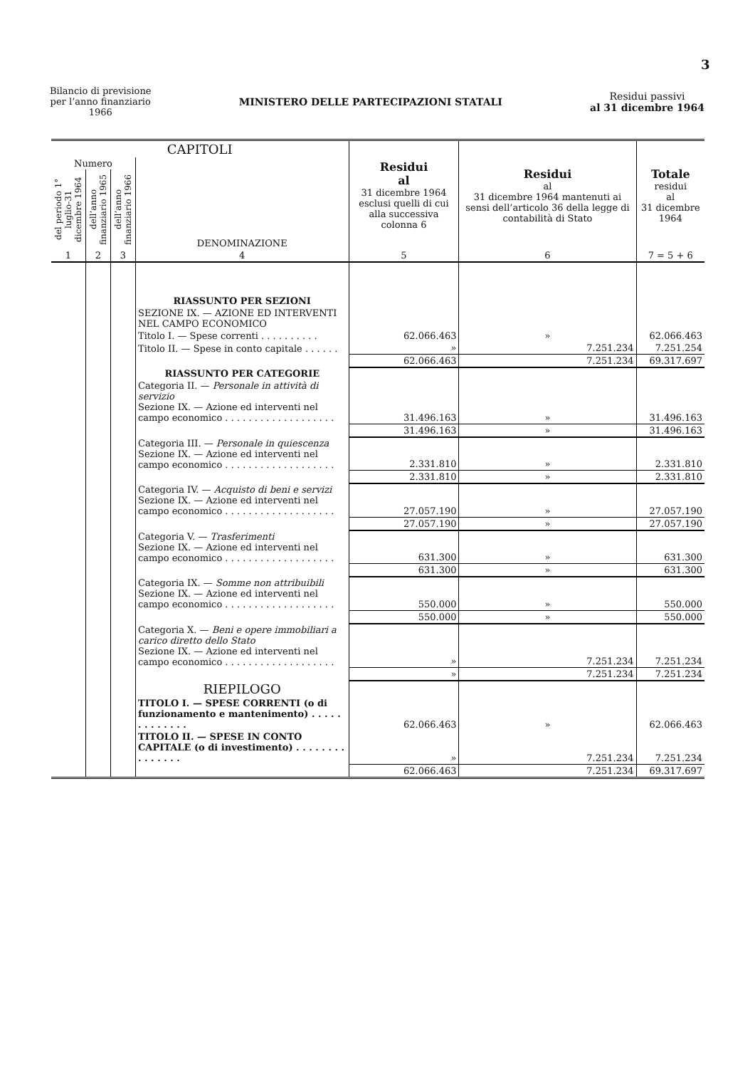3
Bilancio di previsione
per l’anno finanziario
1966
MINISTERO DELLE PARTECIPAZIONI STATALI
Residui passivi
al 31 dicembre 1964
| CAPITOLI | | | | Residui al 31 dicembre 1964 esclusi quelli di cui alla successiva colonna 6 | Residui al 31 dicembre 1964 mantenuti ai sensi dell’articolo 36 della legge di contabilità di Stato | Totale residui al 31 dicembre 1964 |
| --- | --- | --- | --- | --- | --- | --- |
| Numero | | | DENOMINAZIONE | | | |
| del periodo 1° luglio-31 dicembre 1964 | dell’anno finanziario 1965 | dell’anno finanziario 1966 | | | | |
| 1 | 2 | 3 | 4 | 5 | 6 | 7 = 5 + 6 |
| | | | RIASSUNTO PER SEZIONI | | | |
| | | | SEZIONE IX. — AZIONE ED INTERVENTI NEL CAMPO ECONOMICO | | | |
| | | | Titolo I. — Spese correnti . . . . . . . . . . | 62.066.463 | » | 62.066.463 |
| | | | Titolo II. — Spese in conto capitale . . . . . . | » | 7.251.234 | 7.251.254 |
| | | | | 62.066.463 | 7.251.234 | 69.317.697 |
| | | | RIASSUNTO PER CATEGORIE | | | |
| | | | Categoria II. — Personale in attività di servizio Sezione IX. — Azione ed interventi nel campo economico . . . . . . . . . . . . . . . . . . . | 31.496.163 | » | 31.496.163 |
| | | | | 31.496.163 | » | 31.496.163 |
| | | | Categoria III. — Personale in quiescenza Sezione IX. — Azione ed interventi nel campo economico . . . . . . . . . . . . . . . . . . . | 2.331.810 | » | 2.331.810 |
| | | | | 2.331.810 | » | 2.331.810 |
| | | | Categoria IV. — Acquisto di beni e servizi Sezione IX. — Azione ed interventi nel campo economico . . . . . . . . . . . . . . . . . . . | 27.057.190 | » | 27.057.190 |
| | | | | 27.057.190 | » | 27.057.190 |
| | | | Categoria V. — Trasferimenti Sezione IX. — Azione ed interventi nel campo economico . . . . . . . . . . . . . . . . . . . | 631.300 | » | 631.300 |
| | | | | 631.300 | » | 631.300 |
| | | | Categoria IX. — Somme non attribuibili Sezione IX. — Azione ed interventi nel campo economico . . . . . . . . . . . . . . . . . . . | 550.000 | » | 550.000 |
| | | | | 550.000 | » | 550.000 |
| | | | Categoria X. — Beni e opere immobiliari a carico diretto dello Stato Sezione IX. — Azione ed interventi nel campo economico . . . . . . . . . . . . . . . . . . . | » | 7.251.234 | 7.251.234 |
| | | | | » | 7.251.234 | 7.251.234 |
| | | | RIEPILOGO | | | |
| | | | TITOLO I. — SPESE CORRENTI (o di funzionamento e mantenimento) . . . . . . . . . . . . . | 62.066.463 | » | 62.066.463 |
| | | | TITOLO II. — SPESE IN CONTO CAPITALE (o di investimento) . . . . . . . . . . . . . . . | » | 7.251.234 | 7.251.234 |
| | | | | 62.066.463 | 7.251.234 | 69.317.697 |